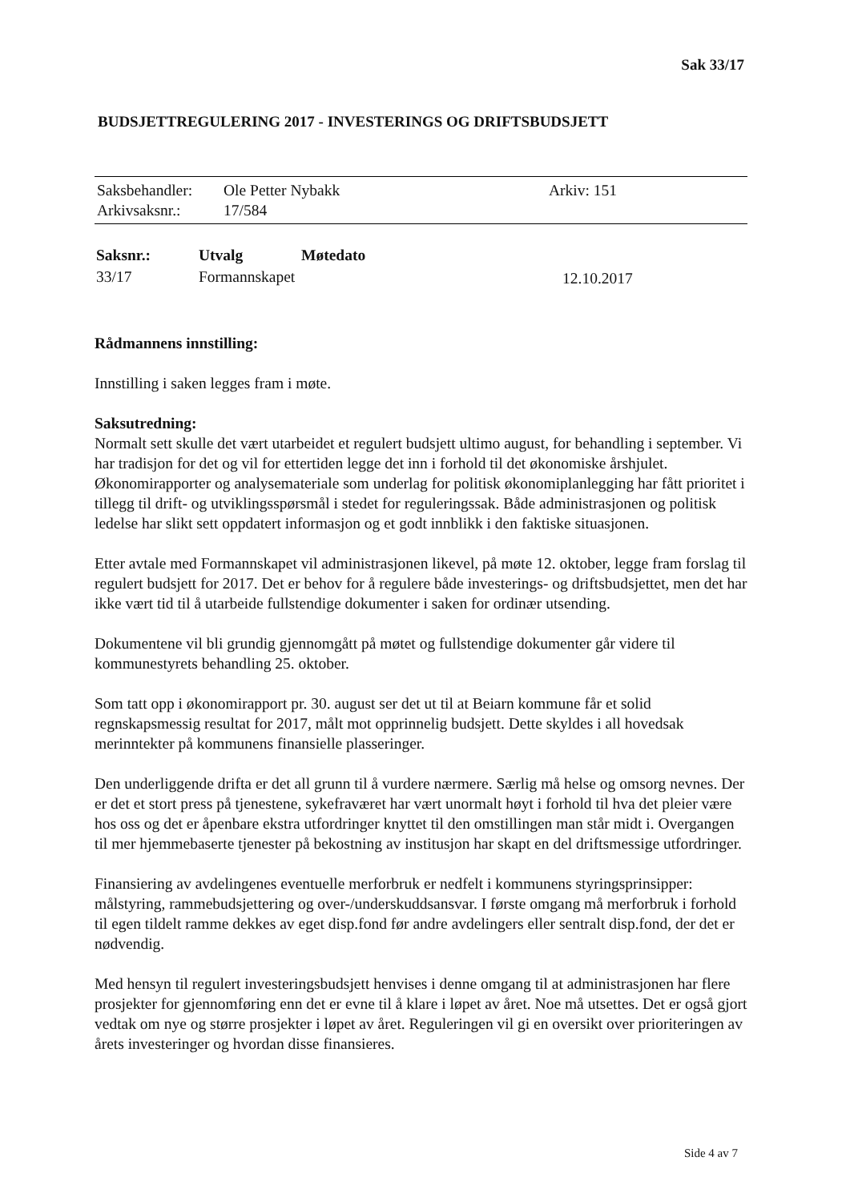Sak 33/17
BUDSJETTREGULERING 2017 - INVESTERINGS OG DRIFTSBUDSJETT
| Saksbehandler: | Ole Petter Nybakk | Arkiv: 151 |
| Arkivsaksnr.: | 17/584 | |
| Saksnr.: | Utvalg | Møtedato | |
| --- | --- | --- | --- |
| 33/17 | Formannskapet | | 12.10.2017 |
Rådmannens innstilling:
Innstilling i saken legges fram i møte.
Saksutredning:
Normalt sett skulle det vært utarbeidet et regulert budsjett ultimo august, for behandling i september. Vi har tradisjon for det og vil for ettertiden legge det inn i forhold til det økonomiske årshjulet. Økonomirapporter og analysemateriale som underlag for politisk økonomiplanlegging har fått prioritet i tillegg til drift- og utviklingsspørsmål i stedet for reguleringssak. Både administrasjonen og politisk ledelse har slikt sett oppdatert informasjon og et godt innblikk i den faktiske situasjonen.
Etter avtale med Formannskapet vil administrasjonen likevel, på møte 12. oktober, legge fram forslag til regulert budsjett for 2017. Det er behov for å regulere både investerings- og driftsbudsjettet, men det har ikke vært tid til å utarbeide fullstendige dokumenter i saken for ordinær utsending.
Dokumentene vil bli grundig gjennomgått på møtet og fullstendige dokumenter går videre til kommunestyrets behandling 25. oktober.
Som tatt opp i økonomirapport pr. 30. august ser det ut til at Beiarn kommune får et solid regnskapsmessig resultat for 2017, målt mot opprinnelig budsjett. Dette skyldes i all hovedsak merinntekter på kommunens finansielle plasseringer.
Den underliggende drifta er det all grunn til å vurdere nærmere. Særlig må helse og omsorg nevnes. Der er det et stort press på tjenestene, sykefraværet har vært unormalt høyt i forhold til hva det pleier være hos oss og det er åpenbare ekstra utfordringer knyttet til den omstillingen man står midt i. Overgangen til mer hjemmebaserte tjenester på bekostning av institusjon har skapt en del driftsmessige utfordringer.
Finansiering av avdelingenes eventuelle merforbruk er nedfelt i kommunens styringsprinsipper: målstyring, rammebudsjettering og over-/underskuddsansvar. I første omgang må merforbruk i forhold til egen tildelt ramme dekkes av eget disp.fond før andre avdelingers eller sentralt disp.fond, der det er nødvendig.
Med hensyn til regulert investeringsbudsjett henvises i denne omgang til at administrasjonen har flere prosjekter for gjennomføring enn det er evne til å klare i løpet av året. Noe må utsettes. Det er også gjort vedtak om nye og større prosjekter i løpet av året. Reguleringen vil gi en oversikt over prioriteringen av årets investeringer og hvordan disse finansieres.
Side 4 av 7